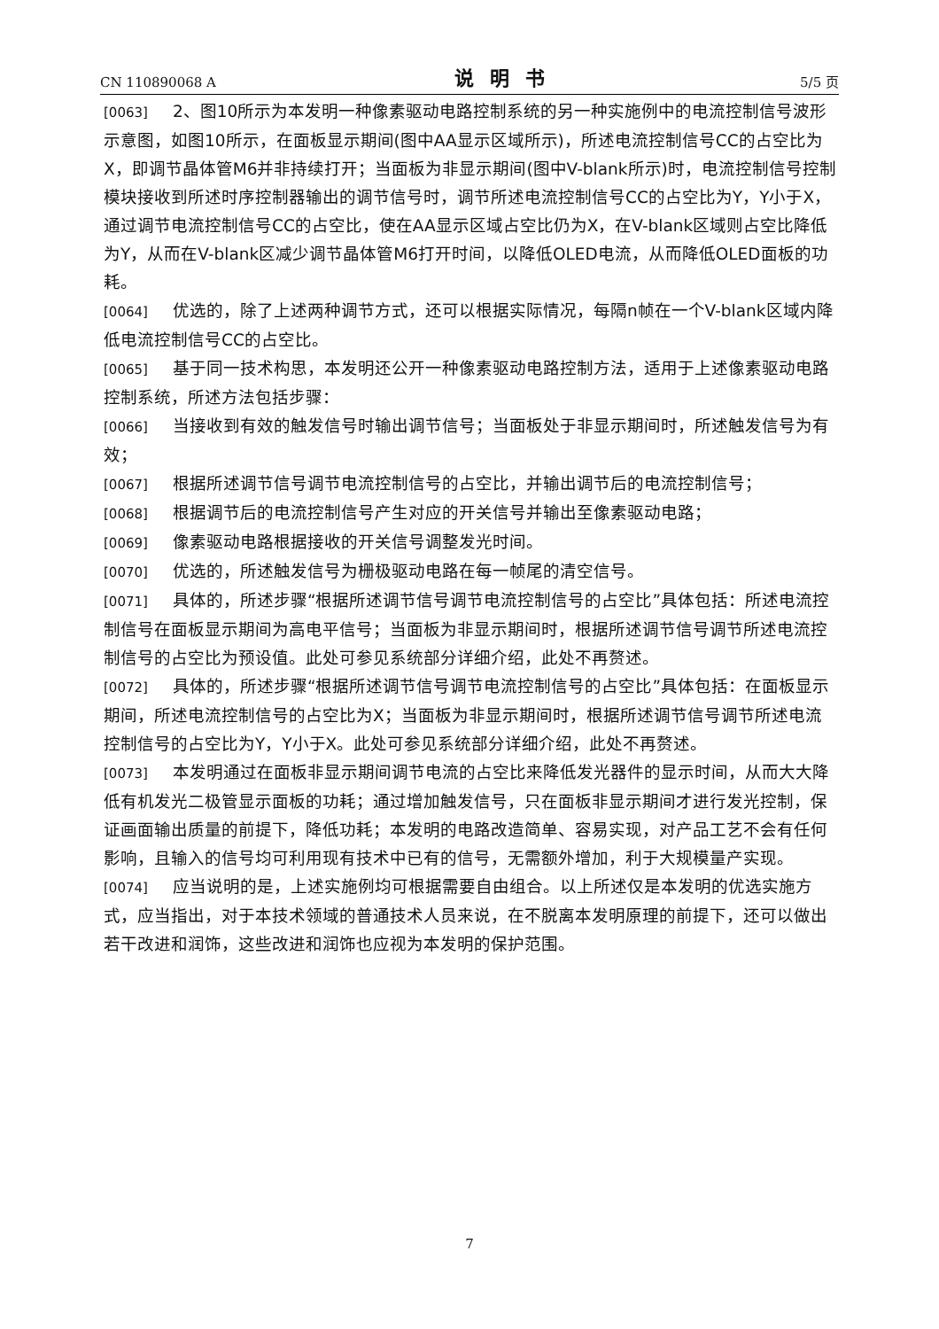CN 110890068 A 说明书 5/5 页
[0063] 2、图10所示为本发明一种像素驱动电路控制系统的另一种实施例中的电流控制信号波形示意图，如图10所示，在面板显示期间(图中AA显示区域所示)，所述电流控制信号CC的占空比为X，即调节晶体管M6并非持续打开；当面板为非显示期间(图中V-blank所示)时，电流控制信号控制模块接收到所述时序控制器输出的调节信号时，调节所述电流控制信号CC的占空比为Y，Y小于X，通过调节电流控制信号CC的占空比，使在AA显示区域占空比仍为X，在V-blank区域则占空比降低为Y，从而在V-blank区减少调节晶体管M6打开时间，以降低OLED电流，从而降低OLED面板的功耗。
[0064] 优选的，除了上述两种调节方式，还可以根据实际情况，每隔n帧在一个V-blank区域内降低电流控制信号CC的占空比。
[0065] 基于同一技术构思，本发明还公开一种像素驱动电路控制方法，适用于上述像素驱动电路控制系统，所述方法包括步骤：
[0066] 当接收到有效的触发信号时输出调节信号；当面板处于非显示期间时，所述触发信号为有效；
[0067] 根据所述调节信号调节电流控制信号的占空比，并输出调节后的电流控制信号；
[0068] 根据调节后的电流控制信号产生对应的开关信号并输出至像素驱动电路；
[0069] 像素驱动电路根据接收的开关信号调整发光时间。
[0070] 优选的，所述触发信号为栅极驱动电路在每一帧尾的清空信号。
[0071] 具体的，所述步骤“根据所述调节信号调节电流控制信号的占空比”具体包括：所述电流控制信号在面板显示期间为高电平信号；当面板为非显示期间时，根据所述调节信号调节所述电流控制信号的占空比为预设值。此处可参见系统部分详细介绍，此处不再赘述。
[0072] 具体的，所述步骤“根据所述调节信号调节电流控制信号的占空比”具体包括：在面板显示期间，所述电流控制信号的占空比为X；当面板为非显示期间时，根据所述调节信号调节所述电流控制信号的占空比为Y，Y小于X。此处可参见系统部分详细介绍，此处不再赘述。
[0073] 本发明通过在面板非显示期间调节电流的占空比来降低发光器件的显示时间，从而大大降低有机发光二极管显示面板的功耗；通过增加触发信号，只在面板非显示期间才进行发光控制，保证画面输出质量的前提下，降低功耗；本发明的电路改造简单、容易实现，对产品工艺不会有任何影响，且输入的信号均可利用现有技术中已有的信号，无需额外增加，利于大规模量产实现。
[0074] 应当说明的是，上述实施例均可根据需要自由组合。以上所述仅是本发明的优选实施方式，应当指出，对于本技术领域的普通技术人员来说，在不脱离本发明原理的前提下，还可以做出若干改进和润饰，这些改进和润饰也应视为本发明的保护范围。
7